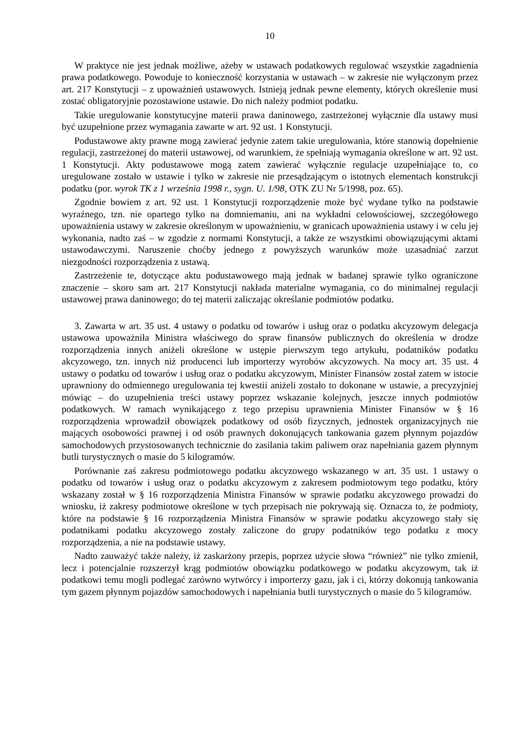10
W praktyce nie jest jednak możliwe, ażeby w ustawach podatkowych regulować wszystkie zagadnienia prawa podatkowego. Powoduje to konieczność korzystania w ustawach – w zakresie nie wyłączonym przez art. 217 Konstytucji – z upoważnień ustawowych. Istnieją jednak pewne elementy, których określenie musi zostać obligatoryjnie pozostawione ustawie. Do nich należy podmiot podatku.
Takie uregulowanie konstytucyjne materii prawa daninowego, zastrzeżonej wyłącznie dla ustawy musi być uzupełnione przez wymagania zawarte w art. 92 ust. 1 Konstytucji.
Podustawowe akty prawne mogą zawierać jedynie zatem takie uregulowania, które stanowią dopełnienie regulacji, zastrzeżonej do materii ustawowej, od warunkiem, że spełniają wymagania określone w art. 92 ust. 1 Konstytucji. Akty podustawowe mogą zatem zawierać wyłącznie regulacje uzupełniające to, co uregulowane zostało w ustawie i tylko w zakresie nie przesądzającym o istotnych elementach konstrukcji podatku (por. wyrok TK z 1 września 1998 r., sygn. U. 1/98, OTK ZU Nr 5/1998, poz. 65).
Zgodnie bowiem z art. 92 ust. 1 Konstytucji rozporządzenie może być wydane tylko na podstawie wyraźnego, tzn. nie opartego tylko na domniemaniu, ani na wykładni celowościowej, szczegółowego upoważnienia ustawy w zakresie określonym w upoważnieniu, w granicach upoważnienia ustawy i w celu jej wykonania, nadto zaś – w zgodzie z normami Konstytucji, a także ze wszystkimi obowiązującymi aktami ustawodawczymi. Naruszenie choćby jednego z powyższych warunków może uzasadniać zarzut niezgodności rozporządzenia z ustawą.
Zastrzeżenie te, dotyczące aktu podustawowego mają jednak w badanej sprawie tylko ograniczone znaczenie – skoro sam art. 217 Konstytucji nakłada materialne wymagania, co do minimalnej regulacji ustawowej prawa daninowego; do tej materii zaliczając określanie podmiotów podatku.
3. Zawarta w art. 35 ust. 4 ustawy o podatku od towarów i usług oraz o podatku akcyzowym delegacja ustawowa upoważniła Ministra właściwego do spraw finansów publicznych do określenia w drodze rozporządzenia innych aniżeli określone w ustępie pierwszym tego artykułu, podatników podatku akcyzowego, tzn. innych niż producenci lub importerzy wyrobów akcyzowych. Na mocy art. 35 ust. 4 ustawy o podatku od towarów i usług oraz o podatku akcyzowym, Minister Finansów został zatem w istocie uprawniony do odmiennego uregulowania tej kwestii aniżeli zostało to dokonane w ustawie, a precyzyjniej mówiąc – do uzupełnienia treści ustawy poprzez wskazanie kolejnych, jeszcze innych podmiotów podatkowych. W ramach wynikającego z tego przepisu uprawnienia Minister Finansów w § 16 rozporządzenia wprowadził obowiązek podatkowy od osób fizycznych, jednostek organizacyjnych nie mających osobowości prawnej i od osób prawnych dokonujących tankowania gazem płynnym pojazdów samochodowych przystosowanych technicznie do zasilania takim paliwem oraz napełniania gazem płynnym butli turystycznych o masie do 5 kilogramów.
Porównanie zaś zakresu podmiotowego podatku akcyzowego wskazanego w art. 35 ust. 1 ustawy o podatku od towarów i usług oraz o podatku akcyzowym z zakresem podmiotowym tego podatku, który wskazany został w § 16 rozporządzenia Ministra Finansów w sprawie podatku akcyzowego prowadzi do wniosku, iż zakresy podmiotowe określone w tych przepisach nie pokrywają się. Oznacza to, że podmioty, które na podstawie § 16 rozporządzenia Ministra Finansów w sprawie podatku akcyzowego stały się podatnikami podatku akcyzowego zostały zaliczone do grupy podatników tego podatku z mocy rozporządzenia, a nie na podstawie ustawy.
Nadto zauważyć także należy, iż zaskarżony przepis, poprzez użycie słowa “również” nie tylko zmienił, lecz i potencjalnie rozszerzył krąg podmiotów obowiązku podatkowego w podatku akcyzowym, tak iż podatkowi temu mogli podlegać zarówno wytwórcy i importerzy gazu, jak i ci, którzy dokonują tankowania tym gazem płynnym pojazdów samochodowych i napełniania butli turystycznych o masie do 5 kilogramów.